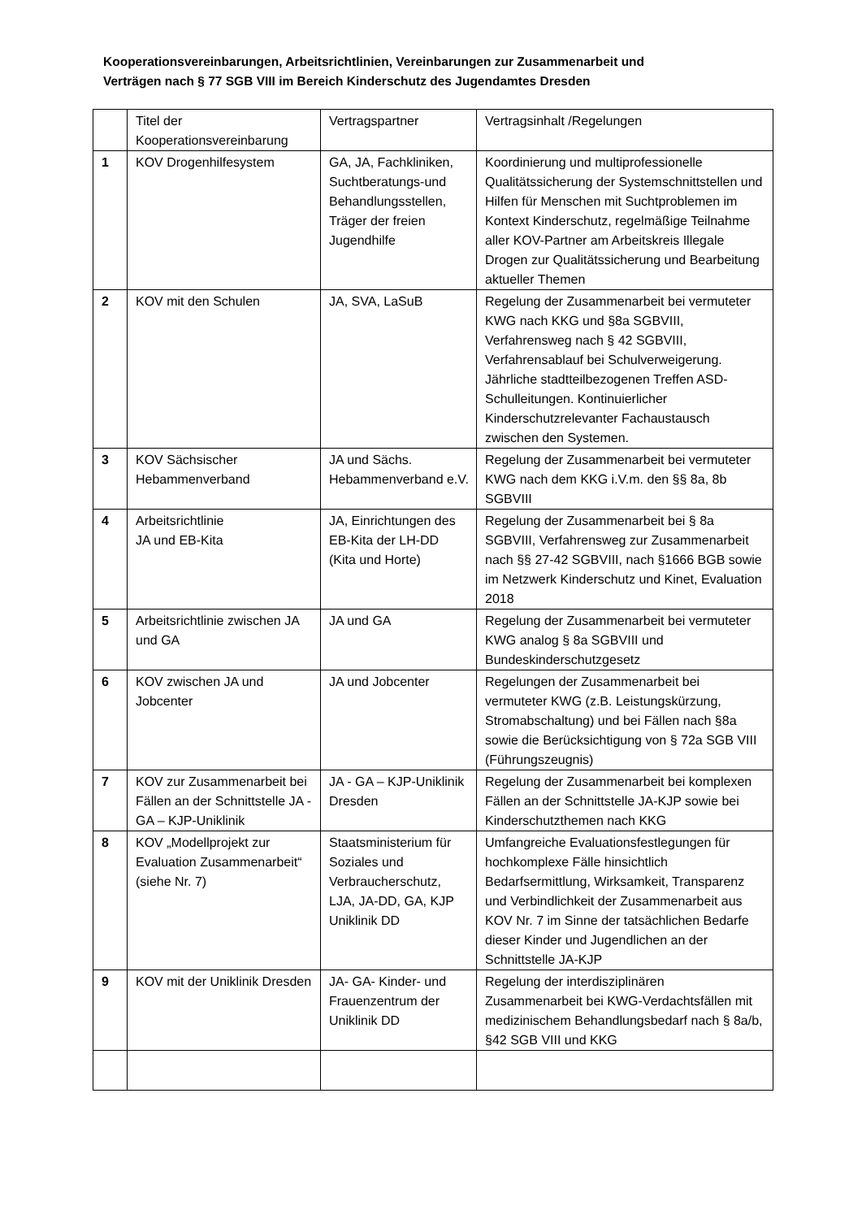Kooperationsvereinbarungen, Arbeitsrichtlinien, Vereinbarungen zur Zusammenarbeit und
Verträgen nach § 77 SGB VIII im Bereich Kinderschutz des Jugendamtes Dresden
| | Titel der Kooperationsvereinbarung | Vertragspartner | Vertragsinhalt /Regelungen |
| 1 | KOV Drogenhilfesystem | GA, JA, Fachkliniken, Suchtberatungs-und Behandlungsstellen, Träger der freien Jugendhilfe | Koordinierung und multiprofessionelle Qualitätssicherung der Systemschnittstellen und Hilfen für Menschen mit Suchtproblemen im Kontext Kinderschutz, regelmäßige Teilnahme aller KOV-Partner am Arbeitskreis Illegale Drogen zur Qualitätssicherung und Bearbeitung aktueller Themen |
| 2 | KOV mit den Schulen | JA, SVA, LaSuB | Regelung der Zusammenarbeit bei vermuteter KWG nach KKG und §8a SGBVIII, Verfahrensweg nach § 42 SGBVIII, Verfahrensablauf bei Schulverweigerung. Jährliche stadtteilbezogenen Treffen ASD-Schulleitungen. Kontinuierlicher Kinderschutzrelevanter Fachaustausch zwischen den Systemen. |
| 3 | KOV Sächsischer Hebammenverband | JA und Sächs. Hebammenverband e.V. | Regelung der Zusammenarbeit bei vermuteter KWG nach dem KKG i.V.m. den §§ 8a, 8b SGBVIII |
| 4 | Arbeitsrichtlinie JA und EB-Kita | JA, Einrichtungen des EB-Kita der LH-DD (Kita und Horte) | Regelung der Zusammenarbeit bei § 8a SGBVIII, Verfahrensweg zur Zusammenarbeit nach §§ 27-42 SGBVIII, nach §1666 BGB sowie im Netzwerk Kinderschutz und Kinet, Evaluation 2018 |
| 5 | Arbeitsrichtlinie zwischen JA und GA | JA und GA | Regelung der Zusammenarbeit bei vermuteter KWG analog § 8a SGBVIII und Bundeskinderschutzgesetz |
| 6 | KOV zwischen JA und Jobcenter | JA und Jobcenter | Regelungen der Zusammenarbeit bei vermuteter KWG (z.B. Leistungskürzung, Stromabschaltung) und bei Fällen nach §8a sowie die Berücksichtigung von § 72a SGB VIII (Führungszeugnis) |
| 7 | KOV zur Zusammenarbeit bei Fällen an der Schnittstelle JA - GA – KJP-Uniklinik | JA - GA – KJP-Uniklinik Dresden | Regelung der Zusammenarbeit bei komplexen Fällen an der Schnittstelle JA-KJP sowie bei Kinderschutzthemen nach KKG |
| 8 | KOV „Modellprojekt zur Evaluation Zusammenarbeit“ (siehe Nr. 7) | Staatsministerium für Soziales und Verbraucherschutz, LJA, JA-DD, GA, KJP Uniklinik DD | Umfangreiche Evaluationsfestlegungen für hochkomplexe Fälle hinsichtlich Bedarfsermittlung, Wirksamkeit, Transparenz und Verbindlichkeit der Zusammenarbeit aus KOV Nr. 7 im Sinne der tatsächlichen Bedarfe dieser Kinder und Jugendlichen an der Schnittstelle JA-KJP |
| 9 | KOV mit der Uniklinik Dresden | JA- GA- Kinder- und Frauenzentrum der Uniklinik DD | Regelung der interdisziplinären Zusammenarbeit bei KWG-Verdachtsfällen mit medizinischem Behandlungsbedarf nach § 8a/b, §42 SGB VIII und KKG |